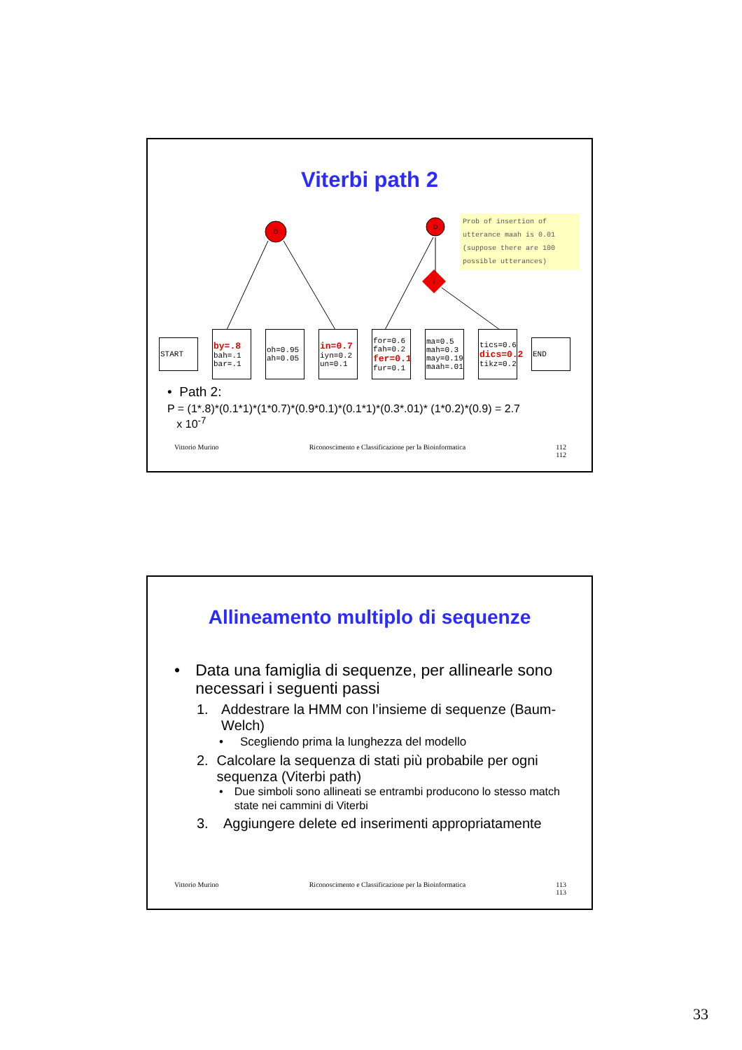Viterbi path 2
Prob of insertion of utterance maah is 0.01 (suppose there are 100 possible utterances)
D
D
I
START
by=.8
bah=.1
bar=.1
oh=0.95 ah=0.05
in=0.7
iyn=0.2 un=0.1
for=0.6 fah=0.2
fer=0.1
fur=0.1
ma=0.5 mah=0.3 may=0.19 maah=.01
tics=0.6
dics=0.2
tikz=0.2
END
• Path 2:
P = (1*.8)*(0.1*1)*(1*0.7)*(0.9*0.1)*(0.1*1)*(0.3*.01)* (1*0.2)*(0.9) = 2.7
x 10<sup>-7</sup>
Vittorio Murino Riconoscimento e Classificazione per la Bioinformatica 112
112
Allineamento multiplo di sequenze
• Data una famiglia di sequenze, per allinearle sono necessari i seguenti passi
1. Addestrare la HMM con l’insieme di sequenze (Baum-Welch)
• Scegliendo prima la lunghezza del modello
2. Calcolare la sequenza di stati più probabile per ogni sequenza (Viterbi path)
• Due simboli sono allineati se entrambi producono lo stesso match state nei cammini di Viterbi
3. Aggiungere delete ed inserimenti appropriatamente
Vittorio Murino Riconoscimento e Classificazione per la Bioinformatica 113
113
33